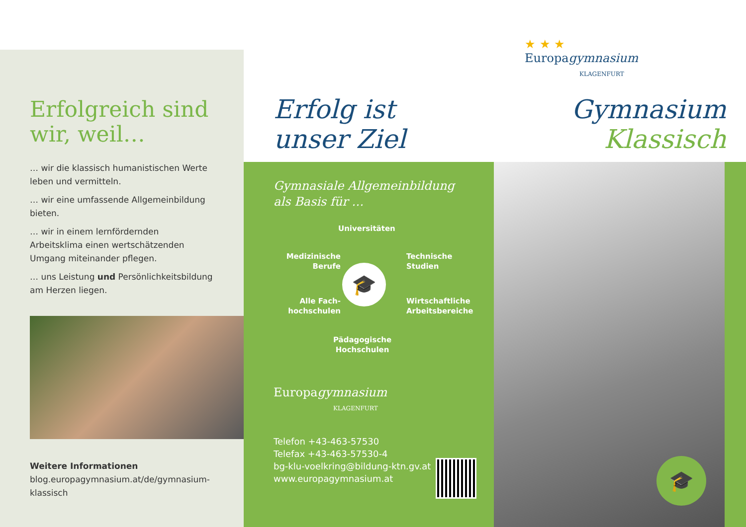Erfolgreich sind wir, weil…
… wir die klassisch humanistischen Werte leben und vermitteln.
… wir eine umfassende Allgemeinbildung bieten.
… wir in einem lernfördernden Arbeitsklima einen wertschätzenden Umgang miteinander pflegen.
… uns Leistung und Persönlichkeitsbildung am Herzen liegen.
Weitere Informationen
blog.europagymnasium.at/de/gymnasium-
klassisch
Erfolg ist
unser Ziel
Gymnasiale Allgemeinbildung
als Basis für …
Universitäten
Medizinische
Berufe
Technische
Studien
🎓
Alle Fach-
hochschulen
Wirtschaftliche
Arbeitsbereiche
Pädagogische
Hochschulen
Europagymnasium
KLAGENFURT
Telefon +43-463-57530
Telefax +43-463-57530-4
bg-klu-voelkring@bildung-ktn.gv.at
www.europagymnasium.at
★ ★ ★
Europagymnasium
KLAGENFURT
Gymnasium
Klassisch
🎓